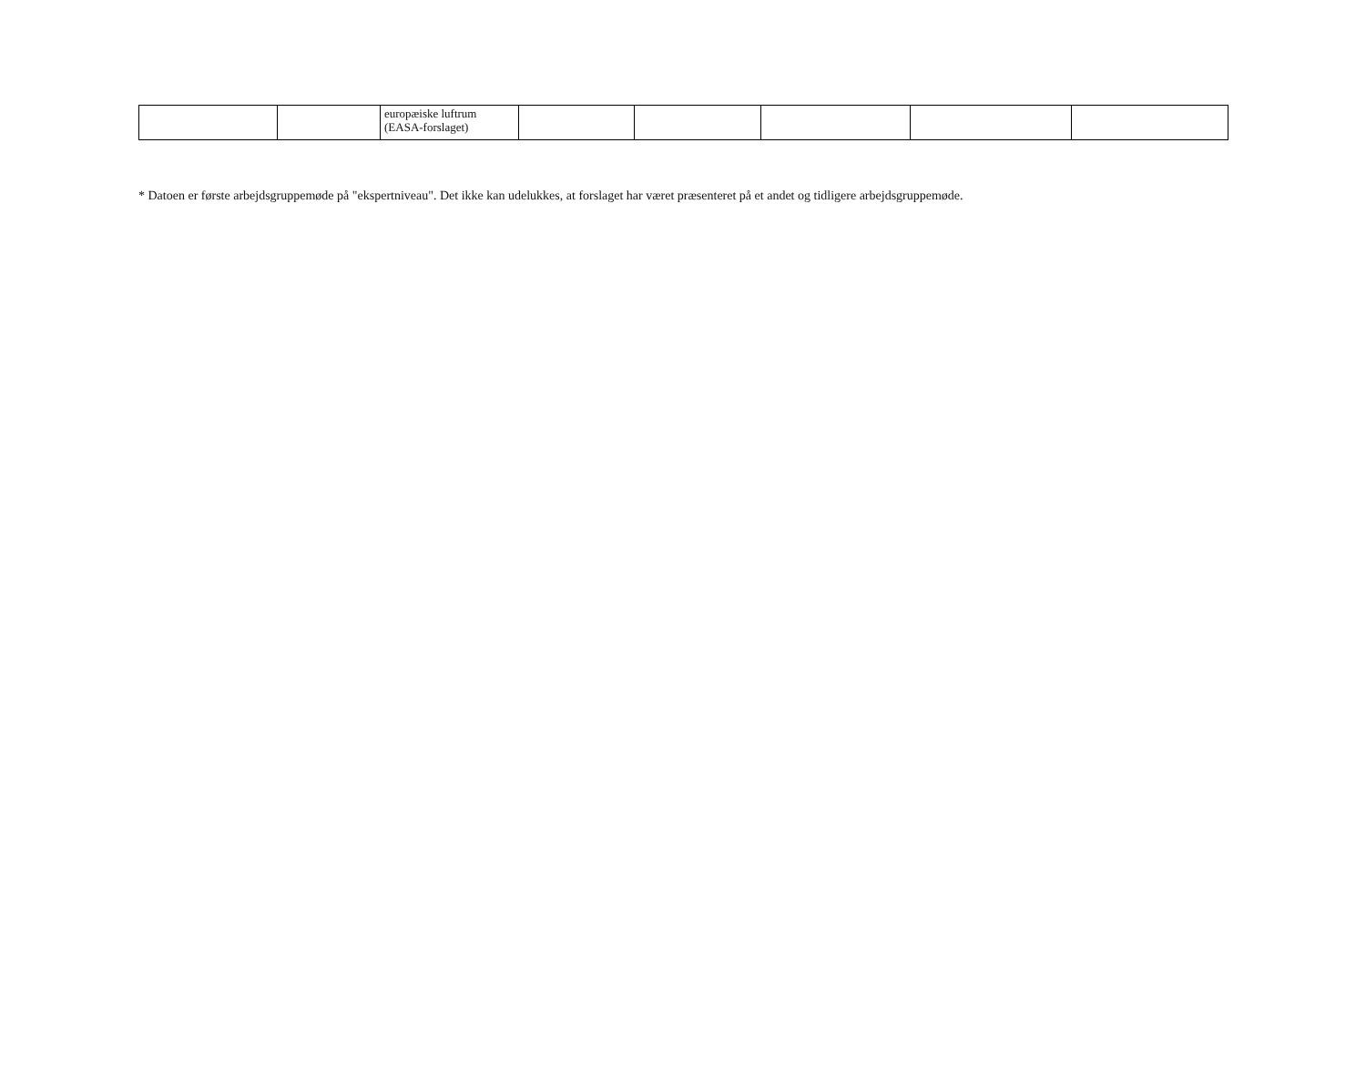| | | europæiske luftrum (EASA-forslaget) | | | | | |
* Datoen er første arbejdsgruppemøde på "ekspertniveau". Det ikke kan udelukkes, at forslaget har været præsenteret på et andet og tidligere arbejdsgruppemøde.